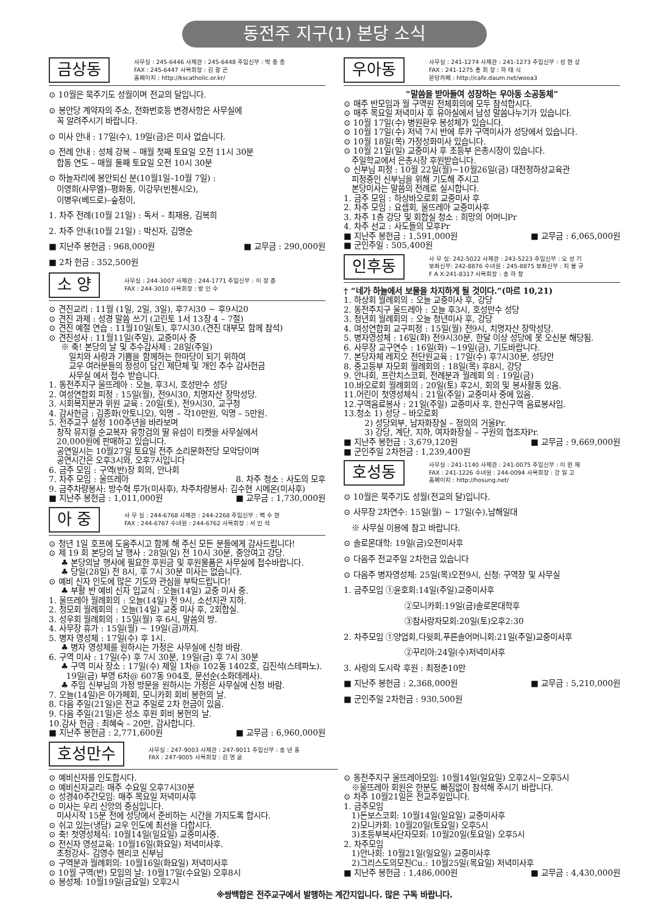동전주 지구(1) 본당 소식
금상동
사무실 : 245-6446 사제관 : 245-6448 주임신부 : 박 종 충
FAX : 245-6447 사목회장 : 김 광 곤
홈페이지 : http://kscatholic.or.kr/
⊙ 10월은 묵주기도 성월이며 전교의 달입니다.
⊙ 봉안당 계약자의 주소, 전화번호등 변경사항은 사무실에
꼭 알려주시기 바랍니다.
⊙ 미사 안내 : 17일(수), 19일(금)은 미사 없습니다.
⊙ 전례 안내 : 성체 강복 – 매월 첫째 토요일 오전 11시 30분
합동 연도 – 매월 둘째 토요일 오전 10시 30분
⊙ 하늘자리에 봉안되신 분(10월1일–10월 7일) :
이영희(사무엘)–평화동, 이강무(빈첸시오),
이병우(베드로)–숲정이,
1. 차주 전례(10월 21일) : 독서 – 최재용, 김복희
2. 차주 안내(10월 21일) : 박신자, 김명순
■ 지난주 봉헌금 : 968,000원 ■ 교무금 : 290,000원
■ 2차 헌금 : 352,500원
소 양
사무실 : 244-3007 사제관 : 244-1771 주임신부 : 이 장 춘
FAX : 244-3010 사목회장 : 방 인 수
⊙ 견진교리 : 11월 (1일, 2일, 3일), 후7시30 ~ 후9시20
⊙ 견진 과제 : 성경 말씀 쓰기 (고린토 1서 13장 4 – 7절)
⊙ 견진 예절 연습 : 11월10일(토), 후7시30.(견진 대부모 함께 참석)
⊙ 견진성사 : 11월11일(주일), 교중미사 중
※ 축! 본당의 날 및 추수감사제 : 28일(주일)
일치와 사랑과 기쁨을 함께하는 한마당이 되기 위하여
교우 여러분들의 정성이 담긴 제단체 및 개인 추수 감사헌금
사무실 에서 접수 받습니다.
1. 동전주지구 울뜨레아 : 오늘, 후3시, 호성만수 성당
2. 여성연합회 피정 : 15일(월), 전9시30, 치명자산 장막성당.
3. 시회복지분과 위원 교육 : 20일(토), 전9시30, 교구청
4. 감사헌금 : 김종화(안토니오), 익명 – 각10만원, 익명 – 5만원.
5. 전주교구 설정 100주년을 바라보며
창작 뮤지컬 순교복자 유항검의 딸 유섬이 티켓을 사무실에서
20,000원에 판매하고 있습니다.
공연일시는 10월27일 토요일 전주 소리문화전당 모악당이며
공연시간은 오후3시와, 오후7시입니다
6. 금주 모임 : 구역(반)장 회의, 안나회
7. 차주 모임 : 울뜨레아 8. 차주 청소 : 사도의 모후
9. 금주차량봉사: 방수혁 루가(미사후), 차주차량봉사: 김수현 시메온(미사후)
■ 지난주 봉헌금 : 1,011,000원 ■ 교무금 : 1,730,000원
아 중
사 무 실 : 244-6768 사제관 : 244-2268 주임신부 : 백 수 현
FAX : 244-6767 수녀원 : 244-6762 사목회장 : 서 인 석
⊙ 청년 1일 호프에 도움주시고 함께 해 주신 모든 분들에게 감사드립니다!
⊙ 제 19 회 본당의 날 행사 : 28일(일) 전 10시 30분, 중앙여고 강당.
♣ 본당의날 행사에 필요한 후원금 및 후원물품은 사무실에 접수바랍니다.
♣ 당일(28일) 전 8시, 후 7시 30분 미사는 없습니다.
⊙ 예비 신자 인도에 많은 기도와 관심을 부탁드립니다!
♣ 부활 반 예비 신자 입교식 : 오늘(14일) 교중 미사 중.
1. 울뜨레아 월례회의 : 오늘(14일) 전 9시, 소선지관 지하.
2. 청모회 월례회의 : 오늘(14일) 교중 미사 후, 2회합실.
3. 성우회 월례회의 : 15일(월) 후 6시, 말씀의 방.
4. 사무장 휴가 : 15일(월) ~ 19일(금)까지.
5. 병자 영성체 : 17일(수) 후 1시.
♣ 병자 영성체를 원하시는 가정은 사무실에 신청 바람.
6. 구역 미사 : 17일(수) 후 7시 30분, 19일(금) 후 7시 30분
♣ 구역 미사 장소 : 17일(수) 제일 1차@ 102동 1402호, 김진석(스테파노).
19일(금) 부영 6차@ 607동 904호, 문선순(소화데레사).
♣ 주임 신부님의 가정 방문을 원하시는 가정은 사무실에 신청 바람.
7. 오늘(14일)은 아가페회, 모니카회 회비 봉헌의 날.
8. 다음 주일(21일)은 전교 주일로 2차 헌금이 있음.
9. 다음 주일(21일)은 성소 후원 회비 봉헌의 날.
10.감사 헌금 : 최혜숙 – 20만, 감사합니다.
■ 지난주 봉헌금 : 2,771,600원 ■ 교무금 : 6,960,000원
우아동
사무실 : 241-1274 사제관 : 241-1273 주임신부 : 성 현 상
FAX : 241-1275 총 회 장 : 하 태 식
본당카페 : http://cafe.daum.net/wooa3
“말씀을 받아들여 성장하는 우아동 소공동체”
⊙ 매주 반모임과 월 구역원 전체회의에 모두 참석합시다.
⊙ 매주 목요일 저녁미사 후 유아실에서 남성 말씀나누기가 있습니다.
⊙ 10월 17일(수) 병원환우 봉성체가 있습니다.
⊙ 10월 17일(수) 저녁 7시 반에 루카 구역미사가 성당에서 있습니다.
⊙ 10월 18일(목) 가정성화미사 있습니다.
⊙ 10월 21일(일) 교중미사 후 초등부 은총시장이 있습니다.
주일학교에서 은총시장 후원받습니다.
⊙ 신부님 피정 : 10월 22일(월)~10월26일(금) 대전정하상교육관
피정중인 신부님을 위해 기도해 주시고
본당미사는 말씀의 전례로 실시합니다.
1. 금주 모임 : 하상바오로회 교중미사 후
2. 차주 모임 : 요셉회, 울뜨레아 교중미사후
3. 차주 1층 강당 및 회합실 청소 : 희망의 어머니Pr
4. 차주 선교 : 사도들의 모후Pr
■ 지난주 봉헌금 : 1,591,000원 ■ 교무금 : 6,065,000원
■ 군인주일 : 505,400원
인후동
사 무 실: 242-5022 사제관 : 243-5223 주임신부 : 오 성 기
보좌신부: 242-8876 수녀원 : 245-8875 보좌신부 : 지 봉 규
F A X:241-8317 사목회장 : 송 하 창
† “네가 하늘에서 보물을 차지하게 될 것이다.”(마르 10,21)
1. 하상회 월례회의 : 오늘 교중미사 후, 강당
2. 동전주지구 울드레아 : 오늘 후3시, 호성만수 성당
3. 청년회 월례회의 : 오늘 청년미사 후, 강당
4. 여성연합회 교구피정 : 15일(월) 전9시, 치명자산 장막성당.
5. 병자영성체 : 16일(화) 전9시30분, 한달 이상 성당에 못 오신분 해당됨.
6. 사무장 교구연수 : 16일(화) ~19일(금), 기도바랍니다.
7. 본당자체 레지오 전단원교육 : 17일(수) 후7시30분, 성당안
8. 중고등부 자모회 월례회의 : 18일(목) 후8시, 강당
9. 안나회, 프란치스코회, 전례분과 월례회 의 : 19일(금)
10.바오로회 월례회의 : 20일(토) 후2시, 회의 및 봉사활동 있음.
11.어린이 첫영성체식 : 21일(주일) 교중미사 중에 있음.
12.구역음료봉사 : 21일(주일) 교중미사 후, 한신구역 음료봉사임.
13.청소 1) 성당 – 바오로회
2) 성당외부, 남자화장실 – 정의의 거울Pr.
3) 강당, 계단, 지하, 여자화장실 – 구원의 협조자Pr.
■ 지난주 봉헌금 : 3,679,120원 ■ 교무금 : 9,669,000원
■ 군인주일 2차헌금 : 1,239,400원
호성동
사무실 : 241-1140 사제관 : 241-0075 주임신부 : 이 완 재
FAX : 241-1226 수녀원 : 244-0094 사목회장 : 강 일 고
홈페이지 : http://hosung.net/
⊙ 10월은 묵주기도 성월(전교의 달)입니다.
⊙ 사무장 2차연수: 15일(월) ~ 17일(수),남해일대
※ 사무실 이용에 참고 바랍니다.
⊙ 솔로몬대학: 19일(금)오전미사후
⊙ 다음주 전교주일 2차헌금 있습니다
⊙ 다음주 병자영성체: 25일(목)오전9시, 신청: 구역장 및 사무실
1. 금주모임 ①윤호회:14일(주일)교중미사후
②모니카회:19일(금)솔로몬대학후
③참사랑자모회:20일(토)오후2:30
2. 차주모임 ①양업회,다윗회,푸른솔어머니회:21일(주일)교중미사후
②꾸리아:24일(수)저녁미사후
3. 사랑의 도시락 후원 : 최정춘10만
■ 지난주 봉헌금 : 2,368,000원 ■ 교무금 : 5,210,000원
■ 군인주일 2차헌금 : 930,500원
호성만수
사무실 : 247-9003 사제관 : 247-9011 주임신부 : 송 년 홍
FAX : 247-9005 사목회장 : 김 영 윤
⊙ 예비신자를 인도합시다.
⊙ 예비신자교리: 매주 수요일 오후7시30분
⊙ 성경40주간모임: 매주 목요일 저녁미사후
⊙ 미사는 우리 신앙의 중심입니다.
미사시작 15분 전에 성당에서 준비하는 시간을 가지도록 합시다.
⊙ 쉬고 있는(냉담) 교우 인도에 최선을 다합시다.
⊙ 축! 첫영성체식: 10월14일(일요일) 교중미사중.
⊙ 전신자 영성교육: 10월16일(화요일) 저녁미사후.
초청강사– 김영수 헨리코 신부님
⊙ 구역분과 월례회의: 10월16일(화요일) 저녁미사후
⊙ 10월 구역(반) 모임의 날: 10월17일(수요일) 오후8시
⊙ 봉성체: 10월19일(금요일) 오후2시
⊙ 동전주지구 울뜨레아모임: 10월14일(일요일) 오후2시~오후5시
※울뜨레아 회원은 한분도 빠짐없이 참석해 주시기 바랍니다.
⊙ 차주 10월21일은 전교주일입니다.
1. 금주모임
1)돈보스코회: 10월14일(일요일) 교중미사후
2)모니카회: 10월20일(토요일) 오후5시
3)초등부복사단자모회: 10월20일(토요일) 오후5시
2. 차주모임
1)안나회: 10월21일(일요일) 교중미사후
2)그리스도의모친Cu.: 10월25일(목요일) 저녁미사후
■ 지난주 봉헌금 : 1,486,000원 ■ 교무금 : 4,430,000원
※쌍백합은 전주교구에서 발행하는 계간지입니다. 많은 구독 바랍니다.